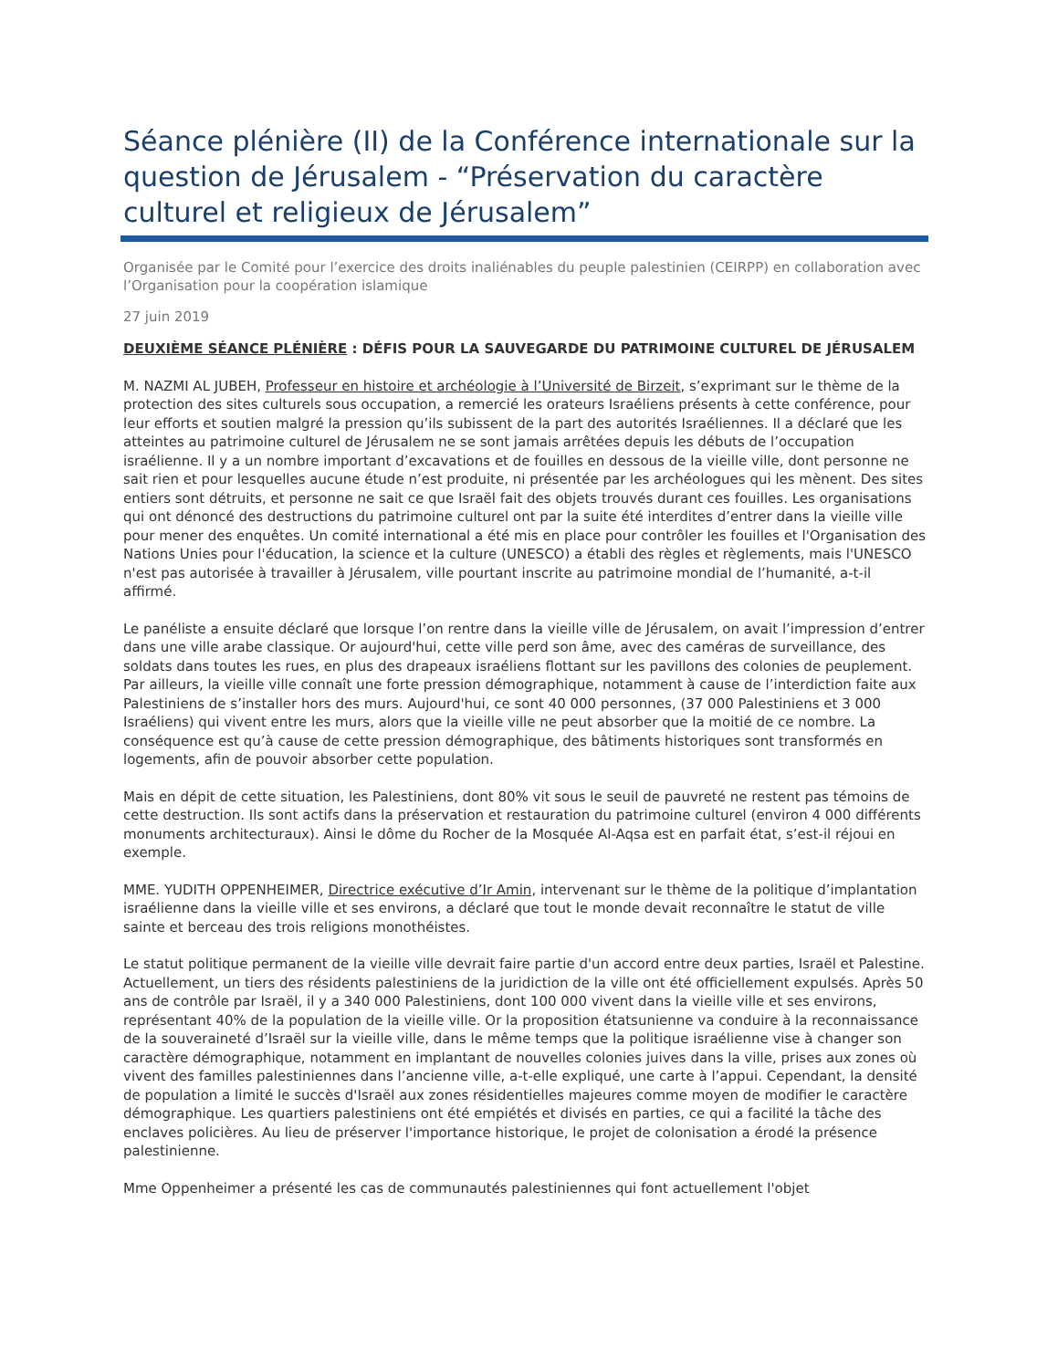Séance plénière (II) de la Conférence internationale sur la question de Jérusalem - “Préservation du caractère culturel et religieux de Jérusalem”
Organisée par le Comité pour l’exercice des droits inaliénables du peuple palestinien (CEIRPP) en collaboration avec l’Organisation pour la coopération islamique
27 juin 2019
DEUXIÈME SÉANCE PLÉNIÈRE : DÉFIS POUR LA SAUVEGARDE DU PATRIMOINE CULTUREL DE JÉRUSALEM
M. NAZMI AL JUBEH, Professeur en histoire et archéologie à l’Université de Birzeit, s’exprimant sur le thème de la protection des sites culturels sous occupation, a remercié les orateurs Israéliens présents à cette conférence, pour leur efforts et soutien malgré la pression qu’ils subissent de la part des autorités Israéliennes. Il a déclaré que les atteintes au patrimoine culturel de Jérusalem ne se sont jamais arrêtées depuis les débuts de l’occupation israélienne. Il y a un nombre important d’excavations et de fouilles en dessous de la vieille ville, dont personne ne sait rien et pour lesquelles aucune étude n’est produite, ni présentée par les archéologues qui les mènent. Des sites entiers sont détruits, et personne ne sait ce que Israël fait des objets trouvés durant ces fouilles. Les organisations qui ont dénoncé des destructions du patrimoine culturel ont par la suite été interdites d’entrer dans la vieille ville pour mener des enquêtes. Un comité international a été mis en place pour contrôler les fouilles et l'Organisation des Nations Unies pour l'éducation, la science et la culture (UNESCO) a établi des règles et règlements, mais l'UNESCO n'est pas autorisée à travailler à Jérusalem, ville pourtant inscrite au patrimoine mondial de l’humanité, a-t-il affirmé.
Le panéliste a ensuite déclaré que lorsque l’on rentre dans la vieille ville de Jérusalem, on avait l’impression d’entrer dans une ville arabe classique. Or aujourd'hui, cette ville perd son âme, avec des caméras de surveillance, des soldats dans toutes les rues, en plus des drapeaux israéliens flottant sur les pavillons des colonies de peuplement.
Par ailleurs, la vieille ville connaît une forte pression démographique, notamment à cause de l’interdiction faite aux Palestiniens de s’installer hors des murs. Aujourd'hui, ce sont 40 000 personnes, (37 000 Palestiniens et 3 000 Israéliens) qui vivent entre les murs, alors que la vieille ville ne peut absorber que la moitié de ce nombre. La conséquence est qu’à cause de cette pression démographique, des bâtiments historiques sont transformés en logements, afin de pouvoir absorber cette population.
Mais en dépit de cette situation, les Palestiniens, dont 80% vit sous le seuil de pauvreté ne restent pas témoins de cette destruction. Ils sont actifs dans la préservation et restauration du patrimoine culturel (environ 4 000 différents monuments architecturaux). Ainsi le dôme du Rocher de la Mosquée Al-Aqsa est en parfait état, s’est-il réjoui en exemple.
MME. YUDITH OPPENHEIMER, Directrice exécutive d’Ir Amin, intervenant sur le thème de la politique d’implantation israélienne dans la vieille ville et ses environs, a déclaré que tout le monde devait reconnaître le statut de ville sainte et berceau des trois religions monothéistes.
Le statut politique permanent de la vieille ville devrait faire partie d'un accord entre deux parties, Israël et Palestine. Actuellement, un tiers des résidents palestiniens de la juridiction de la ville ont été officiellement expulsés. Après 50 ans de contrôle par Israël, il y a 340 000 Palestiniens, dont 100 000 vivent dans la vieille ville et ses environs, représentant 40% de la population de la vieille ville. Or la proposition étatsunienne va conduire à la reconnaissance de la souveraineté d’Israël sur la vieille ville, dans le même temps que la politique israélienne vise à changer son caractère démographique, notamment en implantant de nouvelles colonies juives dans la ville, prises aux zones où vivent des familles palestiniennes dans l’ancienne ville, a-t-elle expliqué, une carte à l’appui. Cependant, la densité de population a limité le succès d'Israël aux zones résidentielles majeures comme moyen de modifier le caractère démographique. Les quartiers palestiniens ont été empiétés et divisés en parties, ce qui a facilité la tâche des enclaves policières. Au lieu de préserver l'importance historique, le projet de colonisation a érodé la présence palestinienne.
Mme Oppenheimer a présenté les cas de communautés palestiniennes qui font actuellement l'objet